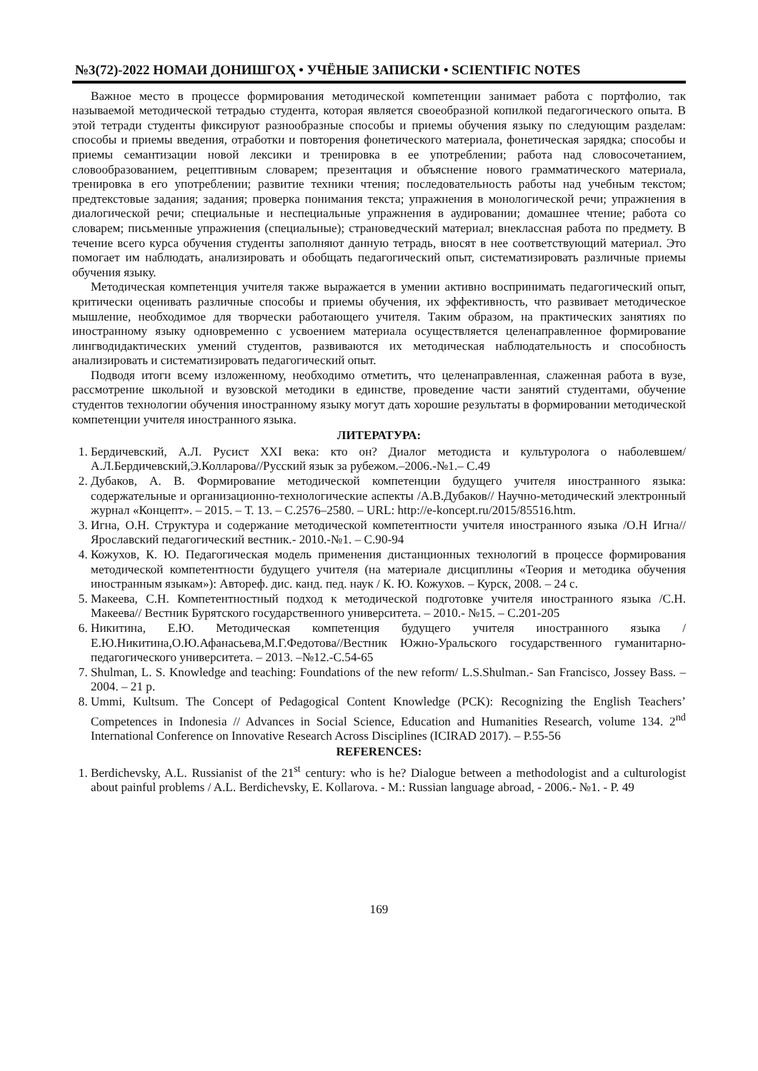№3(72)-2022 НОМАИ ДОНИШГОҲ • УЧЁНЫЕ ЗАПИСКИ • SCIENTIFIC NOTES
Важное место в процессе формирования методической компетенции занимает работа с портфолио, так называемой методической тетрадью студента, которая является своеобразной копилкой педагогического опыта. В этой тетради студенты фиксируют разнообразные способы и приемы обучения языку по следующим разделам: способы и приемы введения, отработки и повторения фонетического материала, фонетическая зарядка; способы и приемы семантизации новой лексики и тренировка в ее употреблении; работа над словосочетанием, словообразованием, рецептивным словарем; презентация и объяснение нового грамматического материала, тренировка в его употреблении; развитие техники чтения; последовательность работы над учебным текстом; предтекстовые задания; задания; проверка понимания текста; упражнения в монологической речи; упражнения в диалогической речи; специальные и неспециальные упражнения в аудировании; домашнее чтение; работа со словарем; письменные упражнения (специальные); страноведческий материал; внеклассная работа по предмету. В течение всего курса обучения студенты заполняют данную тетрадь, вносят в нее соответствующий материал. Это помогает им наблюдать, анализировать и обобщать педагогический опыт, систематизировать различные приемы обучения языку.
Методическая компетенция учителя также выражается в умении активно воспринимать педагогический опыт, критически оценивать различные способы и приемы обучения, их эффективность, что развивает методическое мышление, необходимое для творчески работающего учителя. Таким образом, на практических занятиях по иностранному языку одновременно с усвоением материала осуществляется целенаправленное формирование лингводидактических умений студентов, развиваются их методическая наблюдательность и способность анализировать и систематизировать педагогический опыт.
Подводя итоги всему изложенному, необходимо отметить, что целенаправленная, слаженная работа в вузе, рассмотрение школьной и вузовской методики в единстве, проведение части занятий студентами, обучение студентов технологии обучения иностранному языку могут дать хорошие результаты в формировании методической компетенции учителя иностранного языка.
ЛИТЕРАТУРА:
1. Бердичевский, А.Л. Русист XXI века: кто он? Диалог методиста и культуролога о наболевшем/А.Л.Бердичевский,Э.Колларова//Русский язык за рубежом.–2006.-№1.– С.49
2. Дубаков, А. В. Формирование методической компетенции будущего учителя иностранного языка: содержательные и организационно-технологические аспекты /А.В.Дубаков// Научно-методический электронный журнал «Концепт». – 2015. – Т. 13. – С.2576–2580. – URL: http://e-koncept.ru/2015/85516.htm.
3. Игна, О.Н. Структура и содержание методической компетентности учителя иностранного языка /О.Н Игна//Ярославский педагогический вестник.- 2010.-№1. – С.90-94
4. Кожухов, К. Ю. Педагогическая модель применения дистанционных технологий в процессе формирования методической компетентности будущего учителя (на материале дисциплины «Теория и методика обучения иностранным языкам»): Автореф. дис. канд. пед. наук / К. Ю. Кожухов. – Курск, 2008. – 24 с.
5. Макеева, С.Н. Компетентностный подход к методической подготовке учителя иностранного языка /С.Н. Макеева// Вестник Бурятского государственного университета. – 2010.- №15. – С.201-205
6. Никитина, Е.Ю. Методическая компетенция будущего учителя иностранного языка /Е.Ю.Никитина,О.Ю.Афанасьева,М.Г.Федотова//Вестник Южно-Уральского государственного гуманитарно-педагогического университета. – 2013. –№12.-С.54-65
7. Shulman, L. S. Knowledge and teaching: Foundations of the new reform/ L.S.Shulman.- San Francisco, Jossey Bass. – 2004. – 21 p.
8. Ummi, Kultsum. The Concept of Pedagogical Content Knowledge (PCK): Recognizing the English Teachers’ Competences in Indonesia // Advances in Social Science, Education and Humanities Research, volume 134. 2<sup>nd</sup> International Conference on Innovative Research Across Disciplines (ICIRAD 2017). – P.55-56
REFERENCES:
1. Berdichevsky, A.L. Russianist of the 21<sup>st</sup> century: who is he? Dialogue between a methodologist and a culturologist about painful problems / A.L. Berdichevsky, E. Kollarova. - M.: Russian language abroad, - 2006.- №1. - P. 49
169